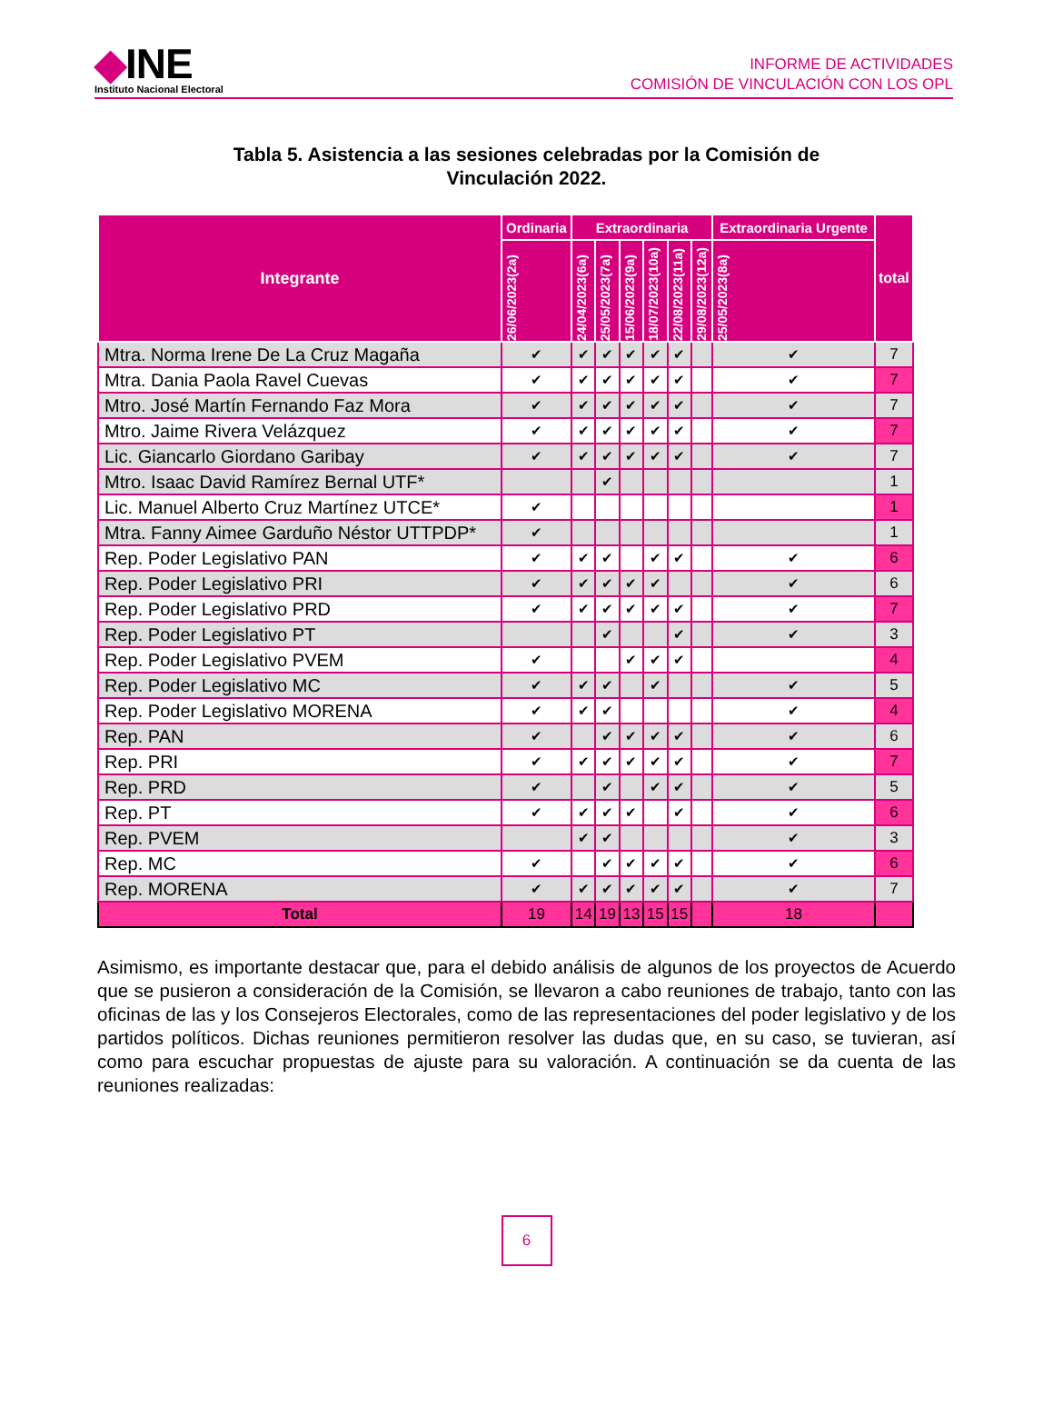◆INE
Instituto Nacional Electoral
INFORME DE ACTIVIDADES
COMISIÓN DE VINCULACIÓN CON LOS OPL
Tabla 5. Asistencia a las sesiones celebradas por la Comisión de
Vinculación 2022.
| Integrante | Ordinaria | Extraordinaria | | | | | | Extraordinaria Urgente | total |
| --- | --- | --- | --- | --- | --- | --- | --- | --- | --- |
| | 26/06/2023(2a) | 24/04/2023(6a) | 25/05/2023(7a) | 15/06/2023(9a) | 18/07/2023(10a) | 22/08/2023(11a) | 29/08/2023(12a) | 25/05/2023(8a) | |
| Mtra. Norma Irene De La Cruz Magaña | ✔ | ✔ | ✔ | ✔ | ✔ | ✔ | | ✔ | 7 |
| Mtra. Dania Paola Ravel Cuevas | ✔ | ✔ | ✔ | ✔ | ✔ | ✔ | | ✔ | 7 |
| Mtro. José Martín Fernando Faz Mora | ✔ | ✔ | ✔ | ✔ | ✔ | ✔ | | ✔ | 7 |
| Mtro. Jaime Rivera Velázquez | ✔ | ✔ | ✔ | ✔ | ✔ | ✔ | | ✔ | 7 |
| Lic. Giancarlo Giordano Garibay | ✔ | ✔ | ✔ | ✔ | ✔ | ✔ | | ✔ | 7 |
| Mtro. Isaac David Ramírez Bernal UTF* | | | ✔ | | | | | | 1 |
| Lic. Manuel Alberto Cruz Martínez UTCE* | ✔ | | | | | | | | 1 |
| Mtra. Fanny Aimee Garduño Néstor UTTPDP* | ✔ | | | | | | | | 1 |
| Rep. Poder Legislativo PAN | ✔ | ✔ | ✔ | | ✔ | ✔ | | ✔ | 6 |
| Rep. Poder Legislativo PRI | ✔ | ✔ | ✔ | ✔ | ✔ | | | ✔ | 6 |
| Rep. Poder Legislativo PRD | ✔ | ✔ | ✔ | ✔ | ✔ | ✔ | | ✔ | 7 |
| Rep. Poder Legislativo PT | | | ✔ | | | ✔ | | ✔ | 3 |
| Rep. Poder Legislativo PVEM | ✔ | | | ✔ | ✔ | ✔ | | | 4 |
| Rep. Poder Legislativo MC | ✔ | ✔ | ✔ | | ✔ | | | ✔ | 5 |
| Rep. Poder Legislativo MORENA | ✔ | ✔ | ✔ | | | | | ✔ | 4 |
| Rep. PAN | ✔ | | ✔ | ✔ | ✔ | ✔ | | ✔ | 6 |
| Rep. PRI | ✔ | ✔ | ✔ | ✔ | ✔ | ✔ | | ✔ | 7 |
| Rep. PRD | ✔ | | ✔ | | ✔ | ✔ | | ✔ | 5 |
| Rep. PT | ✔ | ✔ | ✔ | ✔ | | ✔ | | ✔ | 6 |
| Rep. PVEM | | ✔ | ✔ | | | | | ✔ | 3 |
| Rep. MC | ✔ | | ✔ | ✔ | ✔ | ✔ | | ✔ | 6 |
| Rep. MORENA | ✔ | ✔ | ✔ | ✔ | ✔ | ✔ | | ✔ | 7 |
| Total | 19 | 14 | 19 | 13 | 15 | 15 | | 18 | |
Asimismo, es importante destacar que, para el debido análisis de algunos de los proyectos de Acuerdo que se pusieron a consideración de la Comisión, se llevaron a cabo reuniones de trabajo, tanto con las oficinas de las y los Consejeros Electorales, como de las representaciones del poder legislativo y de los partidos políticos. Dichas reuniones permitieron resolver las dudas que, en su caso, se tuvieran, así como para escuchar propuestas de ajuste para su valoración. A continuación se da cuenta de las reuniones realizadas:
6